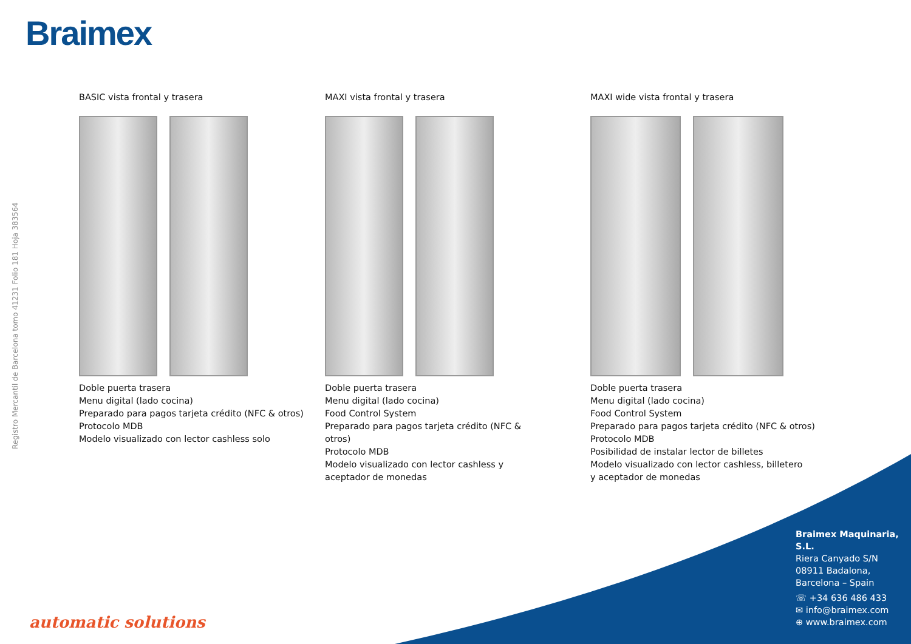Braimex
Registro Mercantil de Barcelona tomo 41231 Folio 181 Hoja 383564
BASIC vista frontal y trasera
Doble puerta trasera
Menu digital (lado cocina)
Preparado para pagos tarjeta crédito (NFC & otros)
Protocolo MDB
Modelo visualizado con lector cashless solo
MAXI vista frontal y trasera
Doble puerta trasera
Menu digital (lado cocina)
Food Control System
Preparado para pagos tarjeta crédito (NFC & otros)
Protocolo MDB
Modelo visualizado con lector cashless y aceptador de monedas
MAXI wide vista frontal y trasera
Doble puerta trasera
Menu digital (lado cocina)
Food Control System
Preparado para pagos tarjeta crédito (NFC & otros)
Protocolo MDB
Posibilidad de instalar lector de billetes
Modelo visualizado con lector cashless, billetero
y aceptador de monedas
Braimex Maquinaria, S.L.
Riera Canyado S/N
08911 Badalona,
Barcelona – Spain
☏ +34 636 486 433
✉ info@braimex.com
⊕ www.braimex.com
automatic solutions